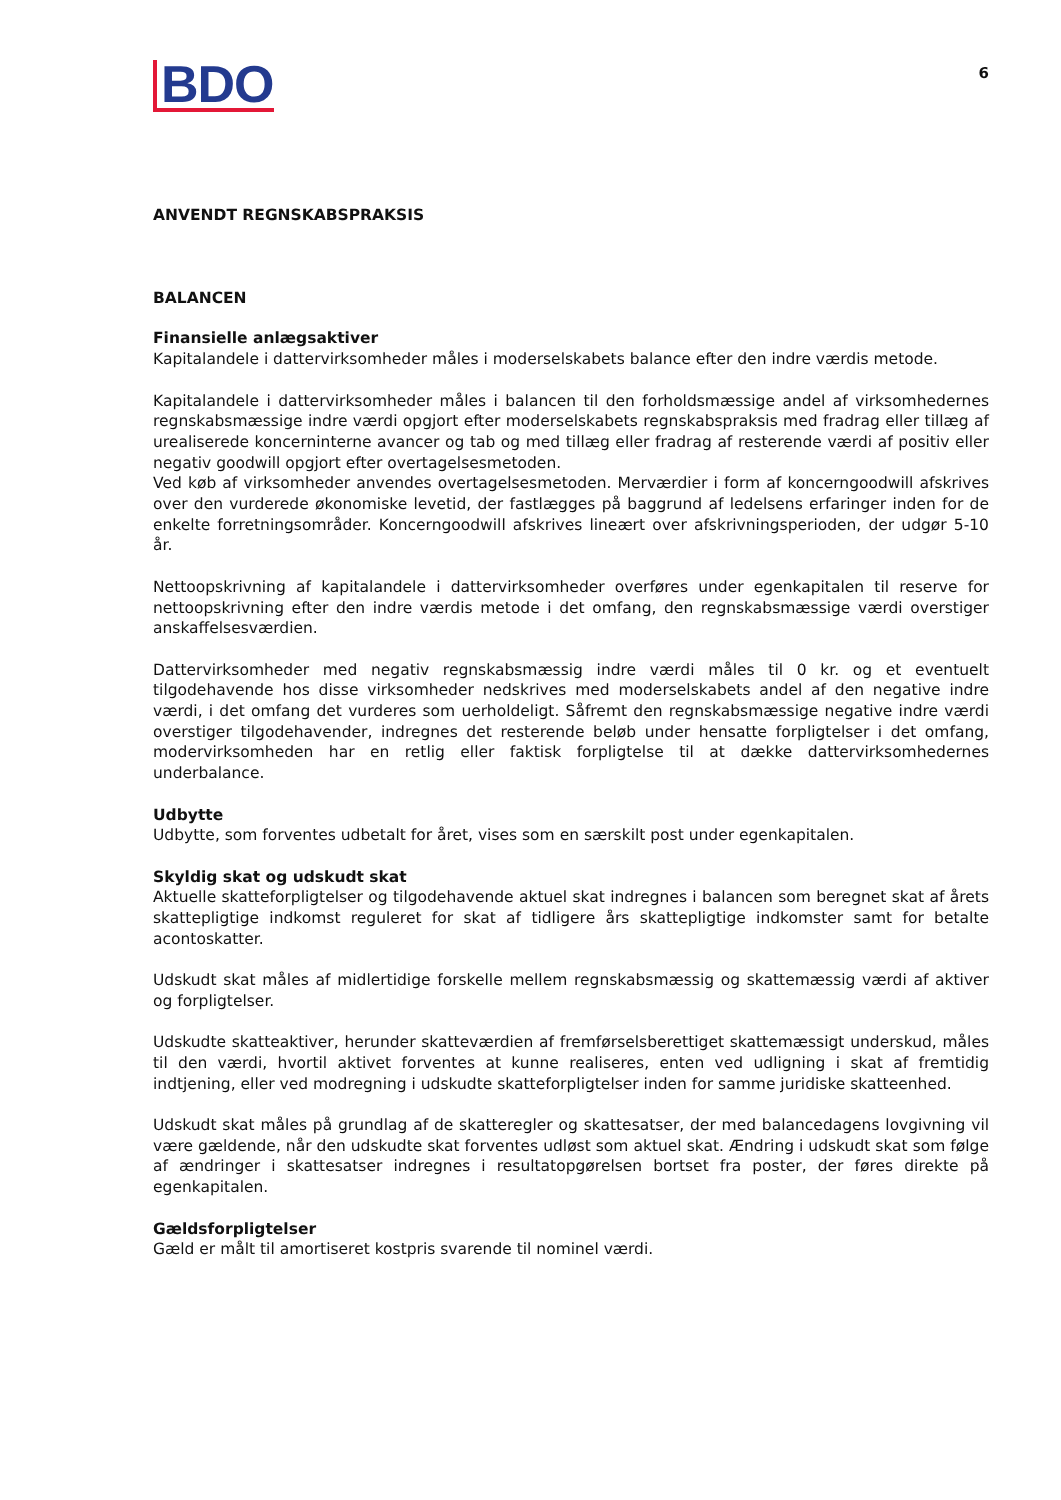BDO
6
ANVENDT REGNSKABSPRAKSIS
BALANCEN
Finansielle anlægsaktiver
Kapitalandele i dattervirksomheder måles i moderselskabets balance efter den indre værdis metode.
Kapitalandele i dattervirksomheder måles i balancen til den forholdsmæssige andel af virksomhedernes regnskabsmæssige indre værdi opgjort efter moderselskabets regnskabspraksis med fradrag eller tillæg af urealiserede koncerninterne avancer og tab og med tillæg eller fradrag af resterende værdi af positiv eller negativ goodwill opgjort efter overtagelsesmetoden.
Ved køb af virksomheder anvendes overtagelsesmetoden. Merværdier i form af koncerngoodwill afskrives over den vurderede økonomiske levetid, der fastlægges på baggrund af ledelsens erfaringer inden for de enkelte forretningsområder. Koncerngoodwill afskrives lineært over afskrivningsperioden, der udgør 5-10 år.
Nettoopskrivning af kapitalandele i dattervirksomheder overføres under egenkapitalen til reserve for nettoopskrivning efter den indre værdis metode i det omfang, den regnskabsmæssige værdi overstiger anskaffelsesværdien.
Dattervirksomheder med negativ regnskabsmæssig indre værdi måles til 0 kr. og et eventuelt tilgodehavende hos disse virksomheder nedskrives med moderselskabets andel af den negative indre værdi, i det omfang det vurderes som uerholdeligt. Såfremt den regnskabsmæssige negative indre værdi overstiger tilgodehavender, indregnes det resterende beløb under hensatte forpligtelser i det omfang, modervirksomheden har en retlig eller faktisk forpligtelse til at dække dattervirksomhedernes underbalance.
Udbytte
Udbytte, som forventes udbetalt for året, vises som en særskilt post under egenkapitalen.
Skyldig skat og udskudt skat
Aktuelle skatteforpligtelser og tilgodehavende aktuel skat indregnes i balancen som beregnet skat af årets skattepligtige indkomst reguleret for skat af tidligere års skattepligtige indkomster samt for betalte acontoskatter.
Udskudt skat måles af midlertidige forskelle mellem regnskabsmæssig og skattemæssig værdi af aktiver og forpligtelser.
Udskudte skatteaktiver, herunder skatteværdien af fremførselsberettiget skattemæssigt underskud, måles til den værdi, hvortil aktivet forventes at kunne realiseres, enten ved udligning i skat af fremtidig indtjening, eller ved modregning i udskudte skatteforpligtelser inden for samme juridiske skatteenhed.
Udskudt skat måles på grundlag af de skatteregler og skattesatser, der med balancedagens lovgivning vil være gældende, når den udskudte skat forventes udløst som aktuel skat. Ændring i udskudt skat som følge af ændringer i skattesatser indregnes i resultatopgørelsen bortset fra poster, der føres direkte på egenkapitalen.
Gældsforpligtelser
Gæld er målt til amortiseret kostpris svarende til nominel værdi.